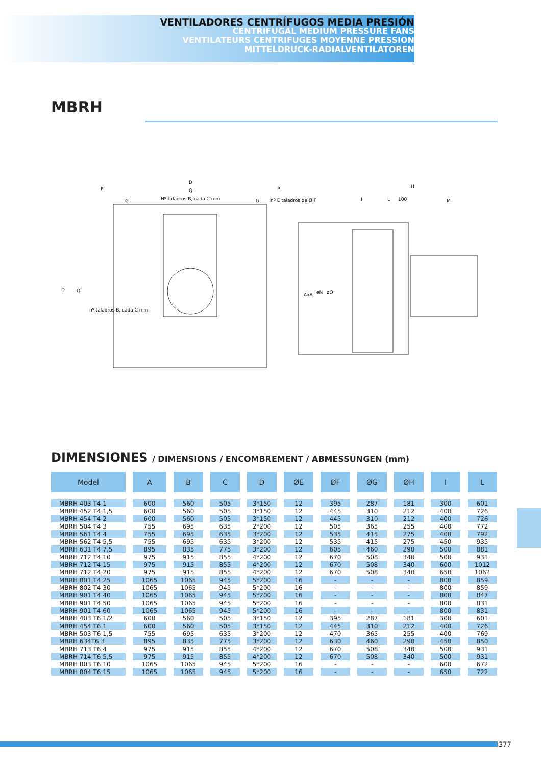VENTILADORES CENTRÍFUGOS MEDIA PRESIÓN
CENTRIFUGAL MEDIUM PRESSURE FANS
VENTILATEURS CENTRIFUGES MOYENNE PRESSION
MITTELDRUCK-RADIALVENTILATOREN
MBRH
D
Q
Nº taladros B, cada C mm
nº E taladros de Ø F
H
I
L
100
M
P
P
G
G
D
Q
AxA
øN
øO
nº taladros B, cada C mm
DIMENSIONES / DIMENSIONS / ENCOMBREMENT / ABMESSUNGEN (mm)
| Model | A | B | C | D | ØE | ØF | ØG | ØH | I | L |
| --- | --- | --- | --- | --- | --- | --- | --- | --- | --- | --- |
| MBRH 403 T4 1 | 600 | 560 | 505 | 3*150 | 12 | 395 | 287 | 181 | 300 | 601 |
| MBRH 452 T4 1,5 | 600 | 560 | 505 | 3*150 | 12 | 445 | 310 | 212 | 400 | 726 |
| MBRH 454 T4 2 | 600 | 560 | 505 | 3*150 | 12 | 445 | 310 | 212 | 400 | 726 |
| MBRH 504 T4 3 | 755 | 695 | 635 | 2*200 | 12 | 505 | 365 | 255 | 400 | 772 |
| MBRH 561 T4 4 | 755 | 695 | 635 | 3*200 | 12 | 535 | 415 | 275 | 400 | 792 |
| MBRH 562 T4 5,5 | 755 | 695 | 635 | 3*200 | 12 | 535 | 415 | 275 | 450 | 935 |
| MBRH 631 T4 7,5 | 895 | 835 | 775 | 3*200 | 12 | 605 | 460 | 290 | 500 | 881 |
| MBRH 712 T4 10 | 975 | 915 | 855 | 4*200 | 12 | 670 | 508 | 340 | 500 | 931 |
| MBRH 712 T4 15 | 975 | 915 | 855 | 4*200 | 12 | 670 | 508 | 340 | 600 | 1012 |
| MBRH 712 T4 20 | 975 | 915 | 855 | 4*200 | 12 | 670 | 508 | 340 | 650 | 1062 |
| MBRH 801 T4 25 | 1065 | 1065 | 945 | 5*200 | 16 | - | - | - | 800 | 859 |
| MBRH 802 T4 30 | 1065 | 1065 | 945 | 5*200 | 16 | - | - | - | 800 | 859 |
| MBRH 901 T4 40 | 1065 | 1065 | 945 | 5*200 | 16 | - | - | - | 800 | 847 |
| MBRH 901 T4 50 | 1065 | 1065 | 945 | 5*200 | 16 | - | - | - | 800 | 831 |
| MBRH 901 T4 60 | 1065 | 1065 | 945 | 5*200 | 16 | - | - | - | 800 | 831 |
| MBRH 403 T6 1/2 | 600 | 560 | 505 | 3*150 | 12 | 395 | 287 | 181 | 300 | 601 |
| MBRH 454 T6 1 | 600 | 560 | 505 | 3*150 | 12 | 445 | 310 | 212 | 400 | 726 |
| MBRH 503 T6 1,5 | 755 | 695 | 635 | 3*200 | 12 | 470 | 365 | 255 | 400 | 769 |
| MBRH 634T6 3 | 895 | 835 | 775 | 3*200 | 12 | 630 | 460 | 290 | 450 | 850 |
| MBRH 713 T6 4 | 975 | 915 | 855 | 4*200 | 12 | 670 | 508 | 340 | 500 | 931 |
| MBRH 714 T6 5,5 | 975 | 915 | 855 | 4*200 | 12 | 670 | 508 | 340 | 500 | 931 |
| MBRH 803 T6 10 | 1065 | 1065 | 945 | 5*200 | 16 | - | - | - | 600 | 672 |
| MBRH 804 T6 15 | 1065 | 1065 | 945 | 5*200 | 16 | - | - | - | 650 | 722 |
377